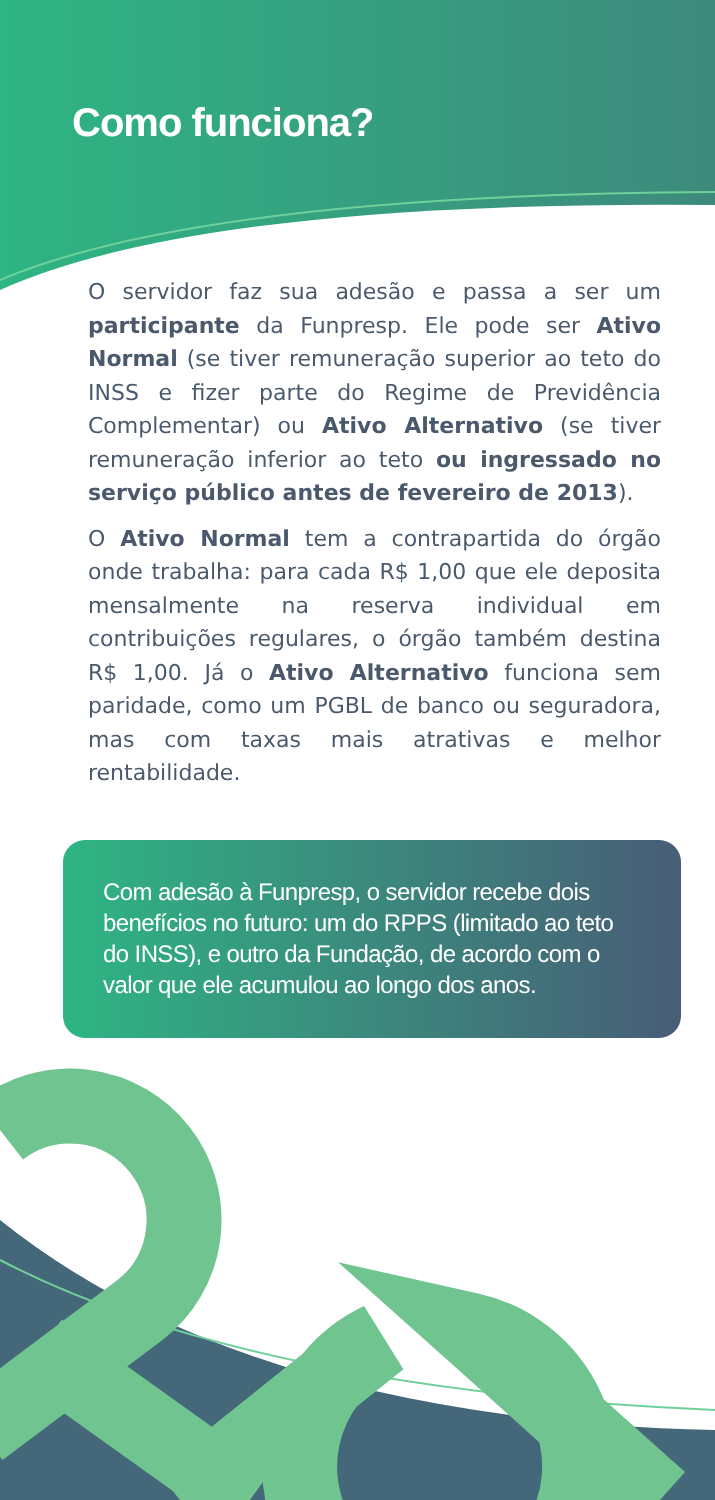Como funciona?
O servidor faz sua adesão e passa a ser um participante da Funpresp. Ele pode ser Ativo Normal (se tiver remuneração superior ao teto do INSS e fizer parte do Regime de Previdência Complementar) ou Ativo Alternativo (se tiver remuneração inferior ao teto ou ingressado no serviço público antes de fevereiro de 2013).
O Ativo Normal tem a contrapartida do órgão onde trabalha: para cada R$ 1,00 que ele deposita mensalmente na reserva individual em contribuições regulares, o órgão também destina R$ 1,00. Já o Ativo Alternativo funciona sem paridade, como um PGBL de banco ou seguradora, mas com taxas mais atrativas e melhor rentabilidade.
Com adesão à Funpresp, o servidor recebe dois benefícios no futuro: um do RPPS (limitado ao teto do INSS), e outro da Fundação, de acordo com o valor que ele acumulou ao longo dos anos.